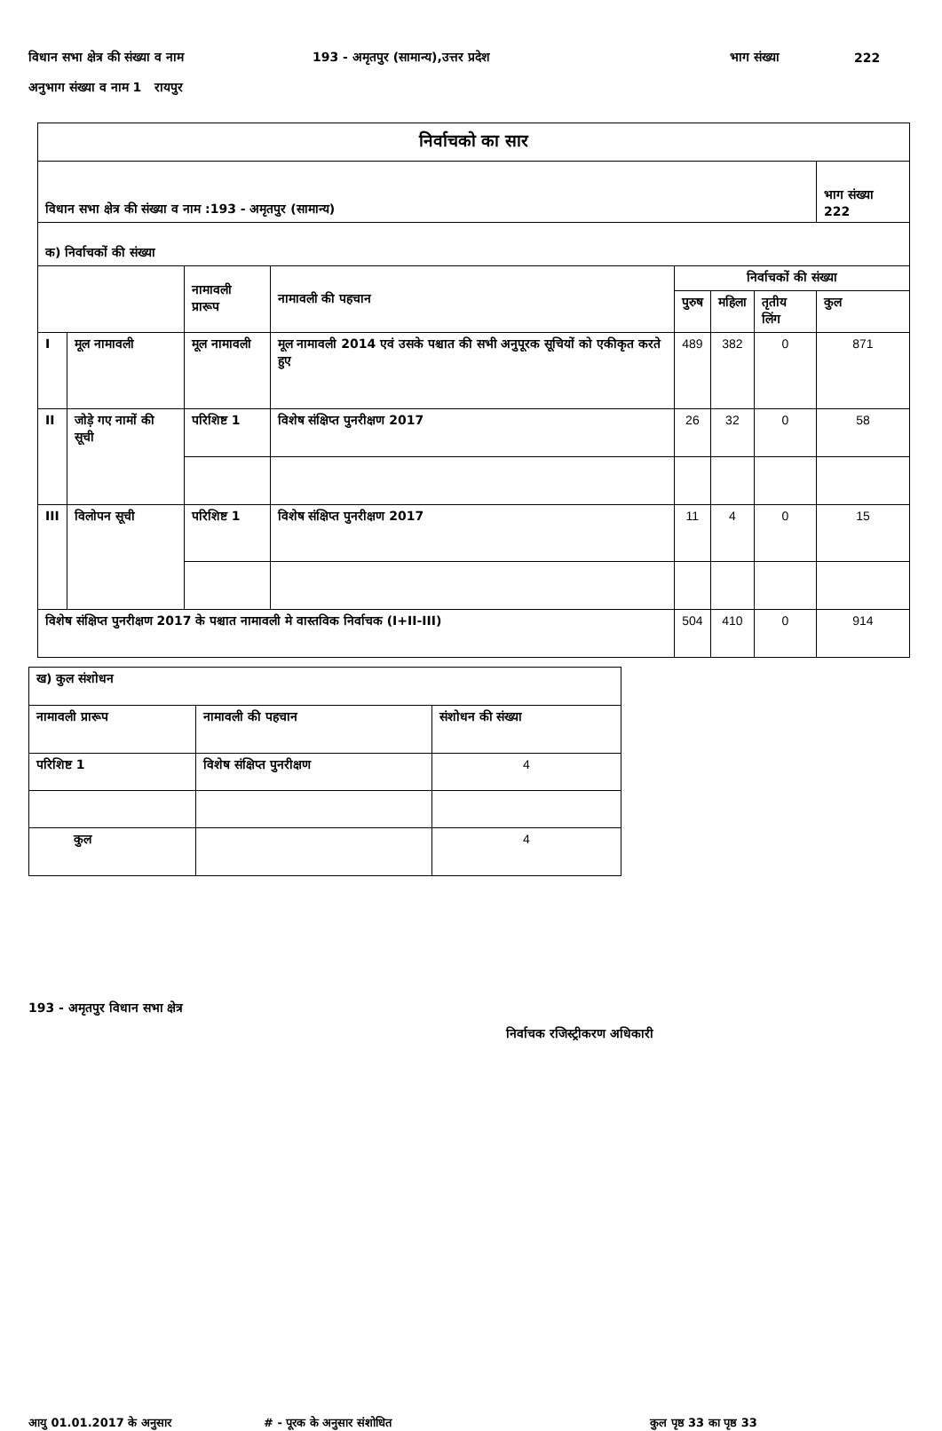विधान सभा क्षेत्र की संख्या व नाम 193 - अमृतपुर (सामान्य),उत्तर प्रदेश भाग संख्या 222
अनुभाग संख्या व नाम 1 रायपुर
| निर्वाचको का सार | | | | | | | |
| विधान सभा क्षेत्र की संख्या व नाम :193 - अमृतपुर (सामान्य) | | | | | | | भाग संख्या 222 |
| क) निर्वाचकों की संख्या | | | | | | | |
| | | नामावली प्रारूप | नामावली की पहचान | निर्वाचकों की संख्या | | | |
| | | | | पुरुष | महिला | तृतीय लिंग | कुल |
| I | मूल नामावली | मूल नामावली | मूल नामावली 2014 एवं उसके पश्चात की सभी अनुपूरक सूचियों को एकीकृत करते हुए | 489 | 382 | 0 | 871 |
| II | जोड़े गए नामों की सूची | परिशिष्ट 1 | विशेष संक्षिप्त पुनरीक्षण 2017 | 26 | 32 | 0 | 58 |
| III | विलोपन सूची | परिशिष्ट 1 | विशेष संक्षिप्त पुनरीक्षण 2017 | 11 | 4 | 0 | 15 |
| विशेष संक्षिप्त पुनरीक्षण 2017 के पश्चात नामावली मे वास्तविक निर्वाचक (I+II-III) | | | | 504 | 410 | 0 | 914 |
| ख) कुल संशोधन | | |
| नामावली प्रारूप | नामावली की पहचान | संशोधन की संख्या |
| परिशिष्ट 1 | विशेष संक्षिप्त पुनरीक्षण | 4 |
| कुल | | 4 |
193 - अमृतपुर विधान सभा क्षेत्र
निर्वाचक रजिस्ट्रीकरण अधिकारी
आयु 01.01.2017 के अनुसार # - पूरक के अनुसार संशोधित कुल पृष्ठ 33 का पृष्ठ 33